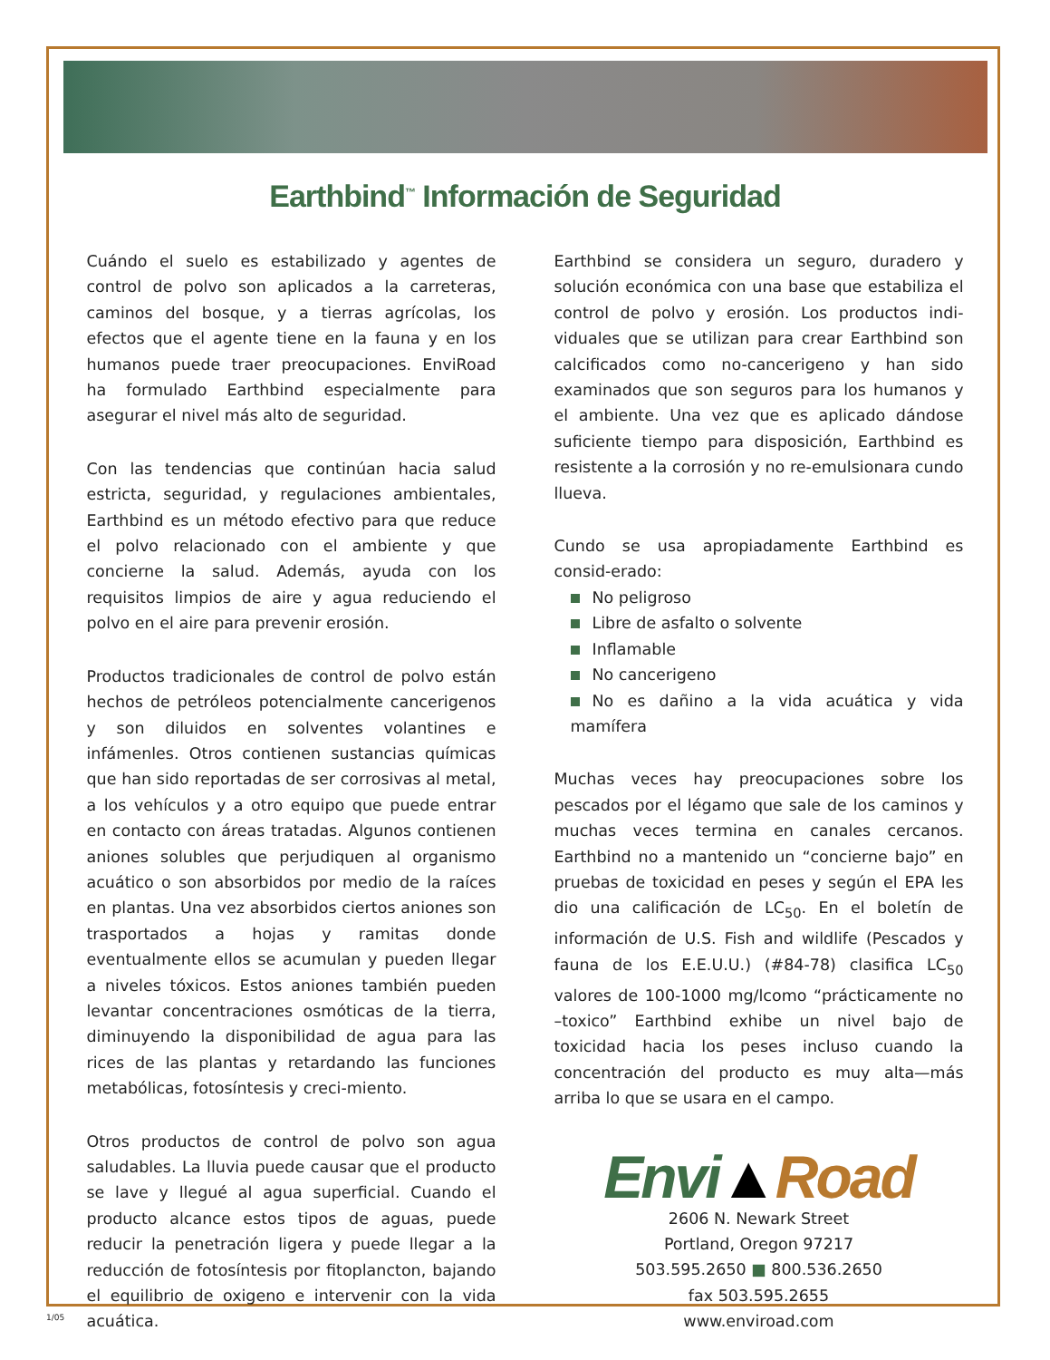Earthbind<sup>™</sup> Información de Seguridad
Cuándo el suelo es estabilizado y agentes de control de polvo son aplicados a la carreteras, caminos del bosque, y a tierras agrícolas, los efectos que el agente tiene en la fauna y en los humanos puede traer preocupaciones. EnviRoad ha formulado Earthbind especialmente para asegurar el nivel más alto de seguridad.
Con las tendencias que continúan hacia salud estricta, seguridad, y regulaciones ambientales, Earthbind es un método efectivo para que reduce el polvo relacionado con el ambiente y que concierne la salud. Además, ayuda con los requisitos limpios de aire y agua reduciendo el polvo en el aire para prevenir erosión.
Productos tradicionales de control de polvo están hechos de petróleos potencialmente cancerigenos y son diluidos en solventes volantines e infámenles. Otros contienen sustancias químicas que han sido reportadas de ser corrosivas al metal, a los vehículos y a otro equipo que puede entrar en contacto con áreas tratadas. Algunos contienen aniones solubles que perjudiquen al organismo acuático o son absorbidos por medio de la raíces en plantas. Una vez absorbidos ciertos aniones son trasportados a hojas y ramitas donde eventualmente ellos se acumulan y pueden llegar a niveles tóxicos. Estos aniones también pueden levantar concentraciones osmóticas de la tierra, diminuyendo la disponibilidad de agua para las rices de las plantas y retardando las funciones metabólicas, fotosíntesis y creci-miento.
Otros productos de control de polvo son agua saludables. La lluvia puede causar que el producto se lave y llegué al agua superficial. Cuando el producto alcance estos tipos de aguas, puede reducir la penetración ligera y puede llegar a la reducción de fotosíntesis por fitoplancton, bajando el equilibrio de oxigeno e intervenir con la vida acuática.
Earthbind se considera un seguro, duradero y solución económica con una base que estabiliza el control de polvo y erosión. Los productos indi-viduales que se utilizan para crear Earthbind son calcificados como no-cancerigeno y han sido examinados que son seguros para los humanos y el ambiente. Una vez que es aplicado dándose suficiente tiempo para disposición, Earthbind es resistente a la corrosión y no re-emulsionara cundo llueva.
Cundo se usa apropiadamente Earthbind es consid-erado:
No peligroso
Libre de asfalto o solvente
Inflamable
No cancerigeno
No es dañino a la vida acuática y vida mamífera
Muchas veces hay preocupaciones sobre los pescados por el légamo que sale de los caminos y muchas veces termina en canales cercanos. Earthbind no a mantenido un “concierne bajo” en pruebas de toxicidad en peses y según el EPA les dio una calificación de LC<sub>50</sub>. En el boletín de información de U.S. Fish and wildlife (Pescados y fauna de los E.E.U.U.) (#84-78) clasifica LC<sub>50</sub> valores de 100-1000 mg/lcomo “prácticamente no –toxico” Earthbind exhibe un nivel bajo de toxicidad hacia los peses incluso cuando la concentración del producto es muy alta—más arriba lo que se usara en el campo.
Envi▲Road
2606 N. Newark Street
Portland, Oregon 97217
503.595.2650 ■ 800.536.2650
fax 503.595.2655
www.enviroad.com
1/05